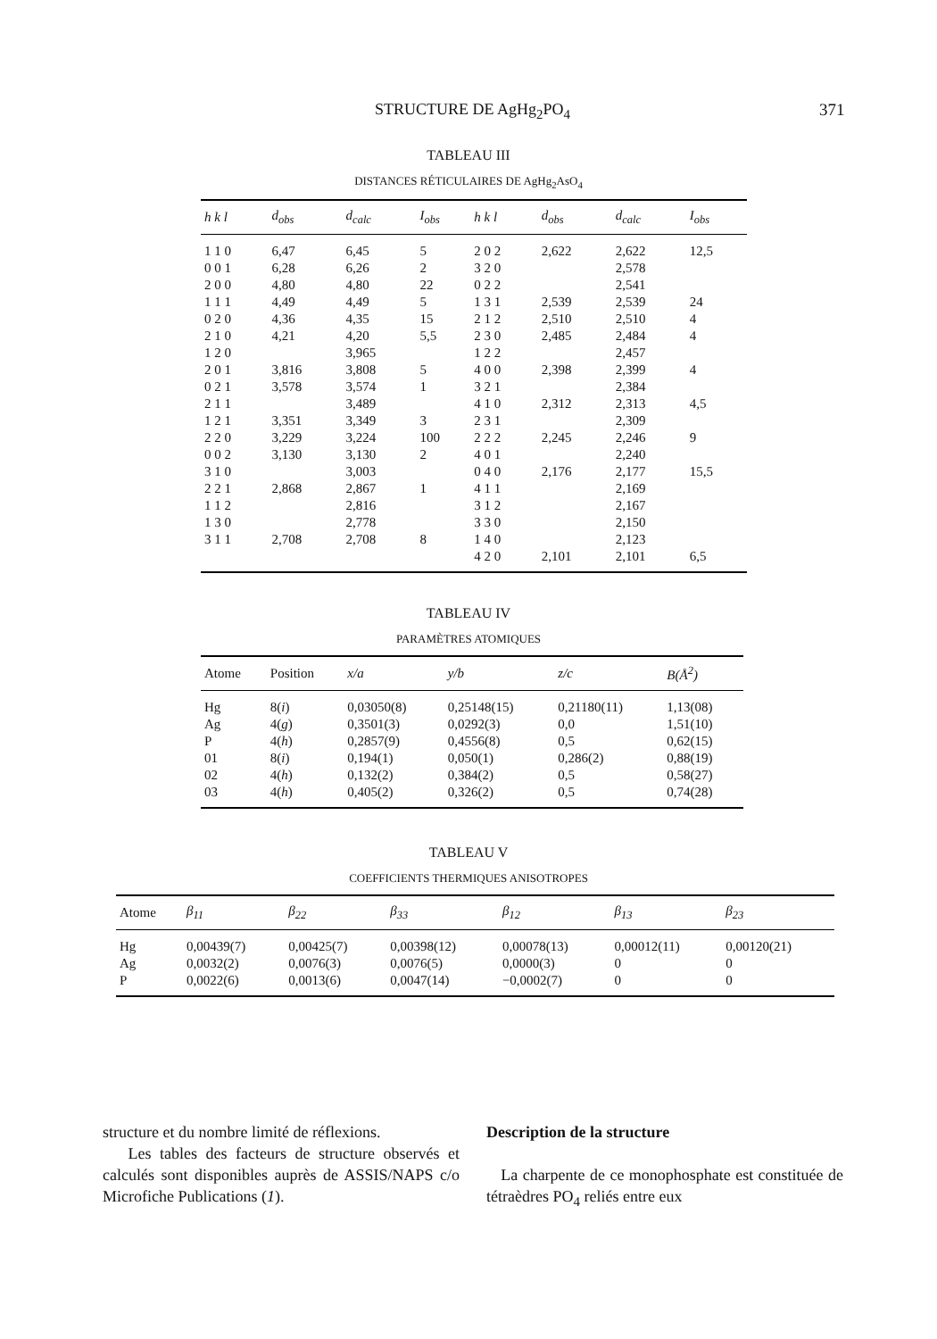STRUCTURE DE AgHg<sub>2</sub>PO<sub>4</sub> 371
TABLEAU III
DISTANCES RÉTICULAIRES DE AgHg<sub>2</sub>AsO<sub>4</sub>
| h k l | d<sub>obs</sub> | d<sub>calc</sub> | I<sub>obs</sub> | h k l | d<sub>obs</sub> | d<sub>calc</sub> | I<sub>obs</sub> |
| --- | --- | --- | --- | --- | --- | --- | --- |
| 1 1 0 | 6,47 | 6,45 | 5 | 2 0 2 | 2,622 | 2,622 | 12,5 |
| 0 0 1 | 6,28 | 6,26 | 2 | 3 2 0 | | 2,578 | |
| 2 0 0 | 4,80 | 4,80 | 22 | 0 2 2 | | 2,541 | |
| 1 1 1 | 4,49 | 4,49 | 5 | 1 3 1 | 2,539 | 2,539 | 24 |
| 0 2 0 | 4,36 | 4,35 | 15 | 2 1 2 | 2,510 | 2,510 | 4 |
| 2 1 0 | 4,21 | 4,20 | 5,5 | 2 3 0 | 2,485 | 2,484 | 4 |
| 1 2 0 | | 3,965 | | 1 2 2 | | 2,457 | |
| 2 0 1 | 3,816 | 3,808 | 5 | 4 0 0 | 2,398 | 2,399 | 4 |
| 0 2 1 | 3,578 | 3,574 | 1 | 3 2 1 | | 2,384 | |
| 2 1 1 | | 3,489 | | 4 1 0 | 2,312 | 2,313 | 4,5 |
| 1 2 1 | 3,351 | 3,349 | 3 | 2 3 1 | | 2,309 | |
| 2 2 0 | 3,229 | 3,224 | 100 | 2 2 2 | 2,245 | 2,246 | 9 |
| 0 0 2 | 3,130 | 3,130 | 2 | 4 0 1 | | 2,240 | |
| 3 1 0 | | 3,003 | | 0 4 0 | 2,176 | 2,177 | 15,5 |
| 2 2 1 | 2,868 | 2,867 | 1 | 4 1 1 | | 2,169 | |
| 1 1 2 | | 2,816 | | 3 1 2 | | 2,167 | |
| 1 3 0 | | 2,778 | | 3 3 0 | | 2,150 | |
| 3 1 1 | 2,708 | 2,708 | 8 | 1 4 0 | | 2,123 | |
| | | | | 4 2 0 | 2,101 | 2,101 | 6,5 |
TABLEAU IV
PARAMÈTRES ATOMIQUES
| Atome | Position | x/a | y/b | z/c | B(Å<sup>2</sup>) |
| --- | --- | --- | --- | --- | --- |
| Hg | 8( i ) | 0,03050(8) | 0,25148(15) | 0,21180(11) | 1,13(08) |
| Ag | 4( g ) | 0,3501(3) | 0,0292(3) | 0,0 | 1,51(10) |
| P | 4( h ) | 0,2857(9) | 0,4556(8) | 0,5 | 0,62(15) |
| 01 | 8( i ) | 0,194(1) | 0,050(1) | 0,286(2) | 0,88(19) |
| 02 | 4( h ) | 0,132(2) | 0,384(2) | 0,5 | 0,58(27) |
| 03 | 4( h ) | 0,405(2) | 0,326(2) | 0,5 | 0,74(28) |
TABLEAU V
COEFFICIENTS THERMIQUES ANISOTROPES
| Atome | β<sub>11</sub> | β<sub>22</sub> | β<sub>33</sub> | β<sub>12</sub> | β<sub>13</sub> | β<sub>23</sub> |
| --- | --- | --- | --- | --- | --- | --- |
| Hg | 0,00439(7) | 0,00425(7) | 0,00398(12) | 0,00078(13) | 0,00012(11) | 0,00120(21) |
| Ag | 0,0032(2) | 0,0076(3) | 0,0076(5) | 0,0000(3) | 0 | 0 |
| P | 0,0022(6) | 0,0013(6) | 0,0047(14) | −0,0002(7) | 0 | 0 |
structure et du nombre limité de réflexions.
Les tables des facteurs de structure observés et calculés sont disponibles auprès de ASSIS/NAPS c/o Microfiche Publications (1).
Description de la structure
La charpente de ce monophosphate est constituée de tétraèdres PO<sub>4</sub> reliés entre eux